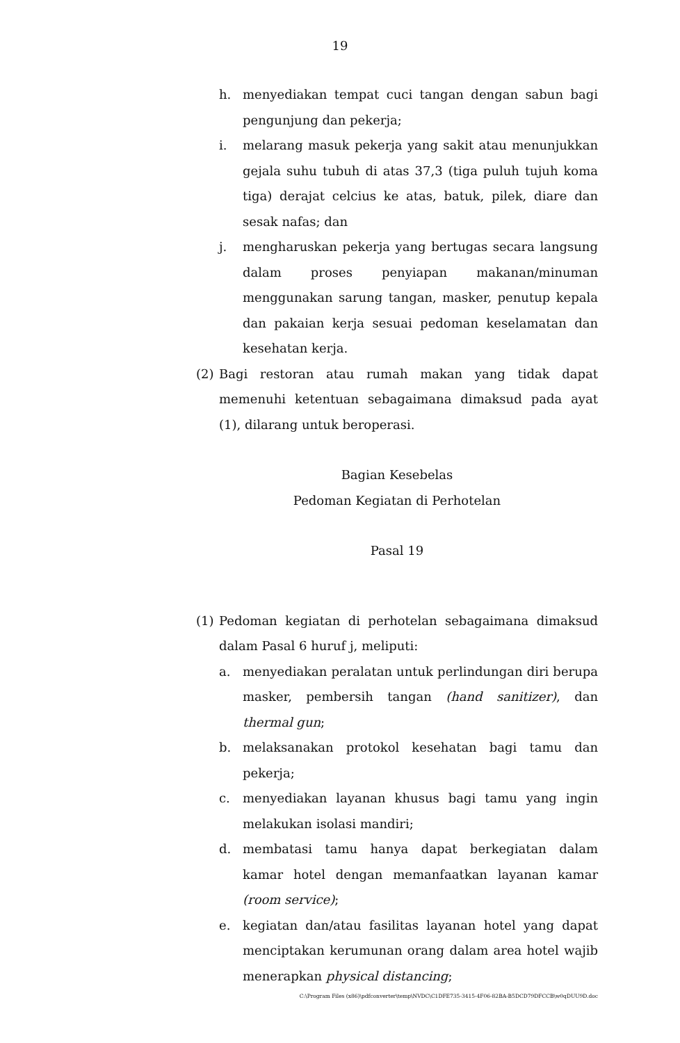19
h. menyediakan tempat cuci tangan dengan sabun bagi pengunjung dan pekerja;
i. melarang masuk pekerja yang sakit atau menunjukkan gejala suhu tubuh di atas 37,3 (tiga puluh tujuh koma tiga) derajat celcius ke atas, batuk, pilek, diare dan sesak nafas; dan
j. mengharuskan pekerja yang bertugas secara langsung dalam proses penyiapan makanan/minuman menggunakan sarung tangan, masker, penutup kepala dan pakaian kerja sesuai pedoman keselamatan dan kesehatan kerja.
(2) Bagi restoran atau rumah makan yang tidak dapat memenuhi ketentuan sebagaimana dimaksud pada ayat (1), dilarang untuk beroperasi.
Bagian Kesebelas
Pedoman Kegiatan di Perhotelan
Pasal 19
(1) Pedoman kegiatan di perhotelan sebagaimana dimaksud dalam Pasal 6 huruf j, meliputi:
a. menyediakan peralatan untuk perlindungan diri berupa masker, pembersih tangan (hand sanitizer), dan thermal gun;
b. melaksanakan protokol kesehatan bagi tamu dan pekerja;
c. menyediakan layanan khusus bagi tamu yang ingin melakukan isolasi mandiri;
d. membatasi tamu hanya dapat berkegiatan dalam kamar hotel dengan memanfaatkan layanan kamar (room service);
e. kegiatan dan/atau fasilitas layanan hotel yang dapat menciptakan kerumunan orang dalam area hotel wajib menerapkan physical distancing;
C:\Program Files (x86)\pdfconverter\temp\NVDC\C1DFE735-3415-4F06-82BA-B5DCD79DFCCB\w0qDUU9D.doc